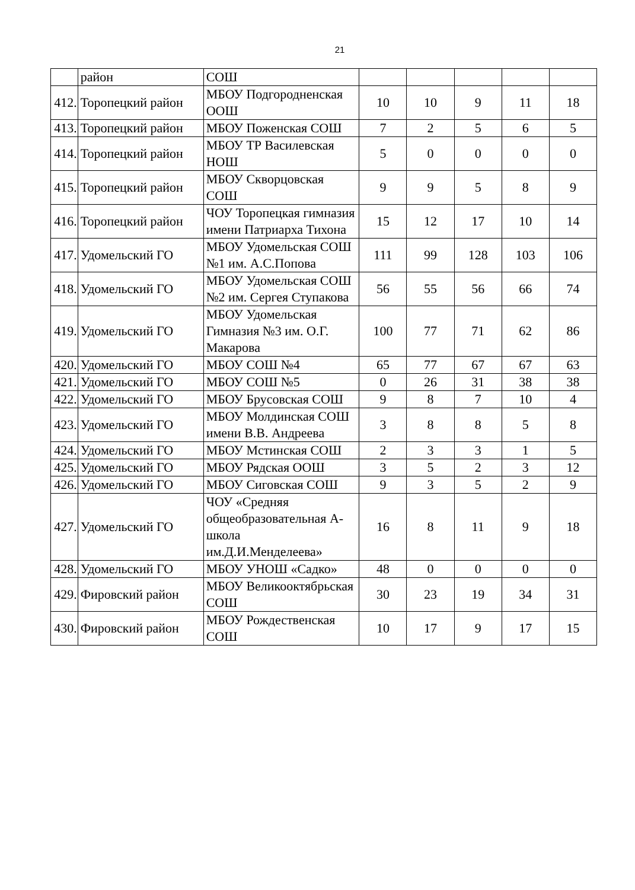21
| | район | СОШ | | | | | |
| 412. | Торопецкий район | МБОУ Подгородненская ООШ | 10 | 10 | 9 | 11 | 18 |
| 413. | Торопецкий район | МБОУ Поженская СОШ | 7 | 2 | 5 | 6 | 5 |
| 414. | Торопецкий район | МБОУ ТР Василевская НОШ | 5 | 0 | 0 | 0 | 0 |
| 415. | Торопецкий район | МБОУ Скворцовская СОШ | 9 | 9 | 5 | 8 | 9 |
| 416. | Торопецкий район | ЧОУ Торопецкая гимназия имени Патриарха Тихона | 15 | 12 | 17 | 10 | 14 |
| 417. | Удомельский ГО | МБОУ Удомельская СОШ №1 им. А.С.Попова | 111 | 99 | 128 | 103 | 106 |
| 418. | Удомельский ГО | МБОУ Удомельская СОШ №2 им. Сергея Ступакова | 56 | 55 | 56 | 66 | 74 |
| 419. | Удомельский ГО | МБОУ Удомельская Гимназия №3 им. О.Г. Макарова | 100 | 77 | 71 | 62 | 86 |
| 420. | Удомельский ГО | МБОУ СОШ №4 | 65 | 77 | 67 | 67 | 63 |
| 421. | Удомельский ГО | МБОУ СОШ №5 | 0 | 26 | 31 | 38 | 38 |
| 422. | Удомельский ГО | МБОУ Брусовская СОШ | 9 | 8 | 7 | 10 | 4 |
| 423. | Удомельский ГО | МБОУ Молдинская СОШ имени В.В. Андреева | 3 | 8 | 8 | 5 | 8 |
| 424. | Удомельский ГО | МБОУ Мстинская СОШ | 2 | 3 | 3 | 1 | 5 |
| 425. | Удомельский ГО | МБОУ Рядская ООШ | 3 | 5 | 2 | 3 | 12 |
| 426. | Удомельский ГО | МБОУ Сиговская СОШ | 9 | 3 | 5 | 2 | 9 |
| 427. | Удомельский ГО | ЧОУ «Средняя общеобразовательная А-школа им.Д.И.Менделеева» | 16 | 8 | 11 | 9 | 18 |
| 428. | Удомельский ГО | МБОУ УНОШ «Садко» | 48 | 0 | 0 | 0 | 0 |
| 429. | Фировский район | МБОУ Великооктябрьская СОШ | 30 | 23 | 19 | 34 | 31 |
| 430. | Фировский район | МБОУ Рождественская СОШ | 10 | 17 | 9 | 17 | 15 |